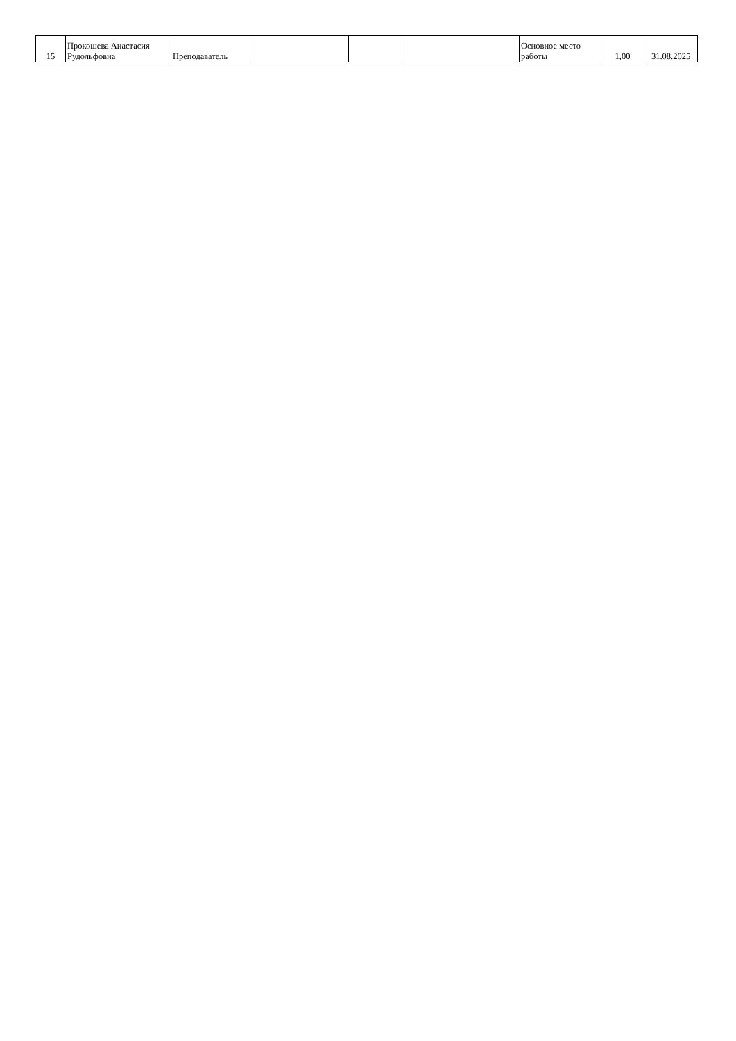| 15 | Прокошева Анастасия Рудольфовна | Преподаватель | | | | Основное место работы | 1,00 | 31.08.2025 |